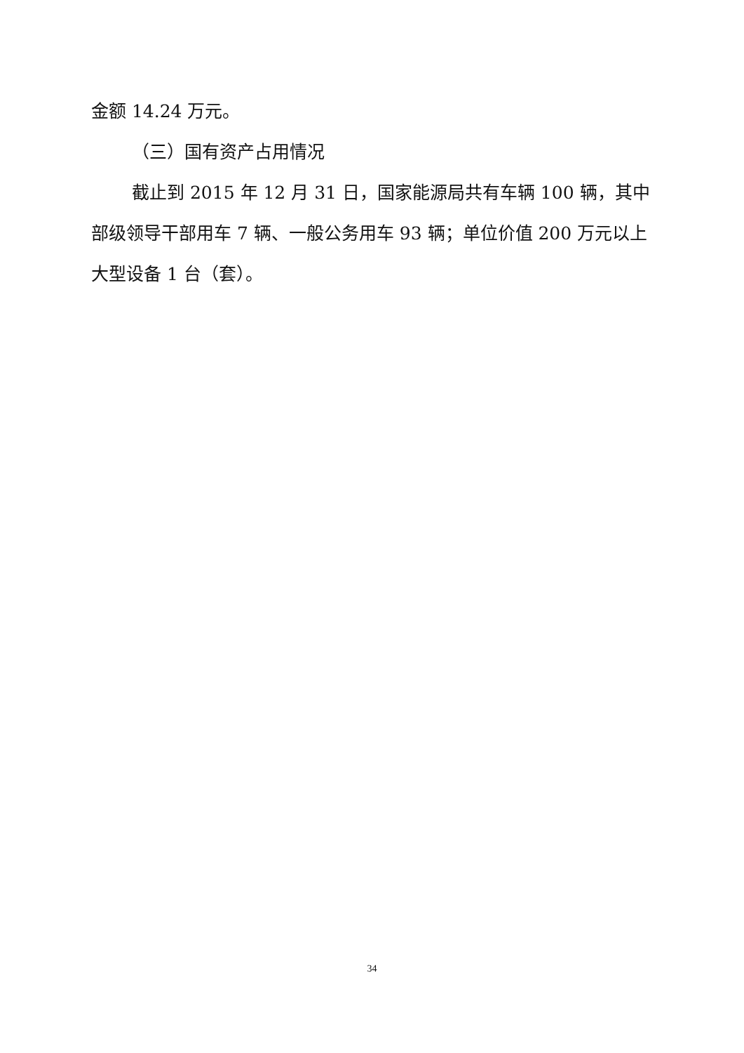金额 14.24 万元。
（三）国有资产占用情况
截止到 2015 年 12 月 31 日，国家能源局共有车辆 100 辆，其中部级领导干部用车 7 辆、一般公务用车 93 辆；单位价值 200 万元以上大型设备 1 台（套）。
34